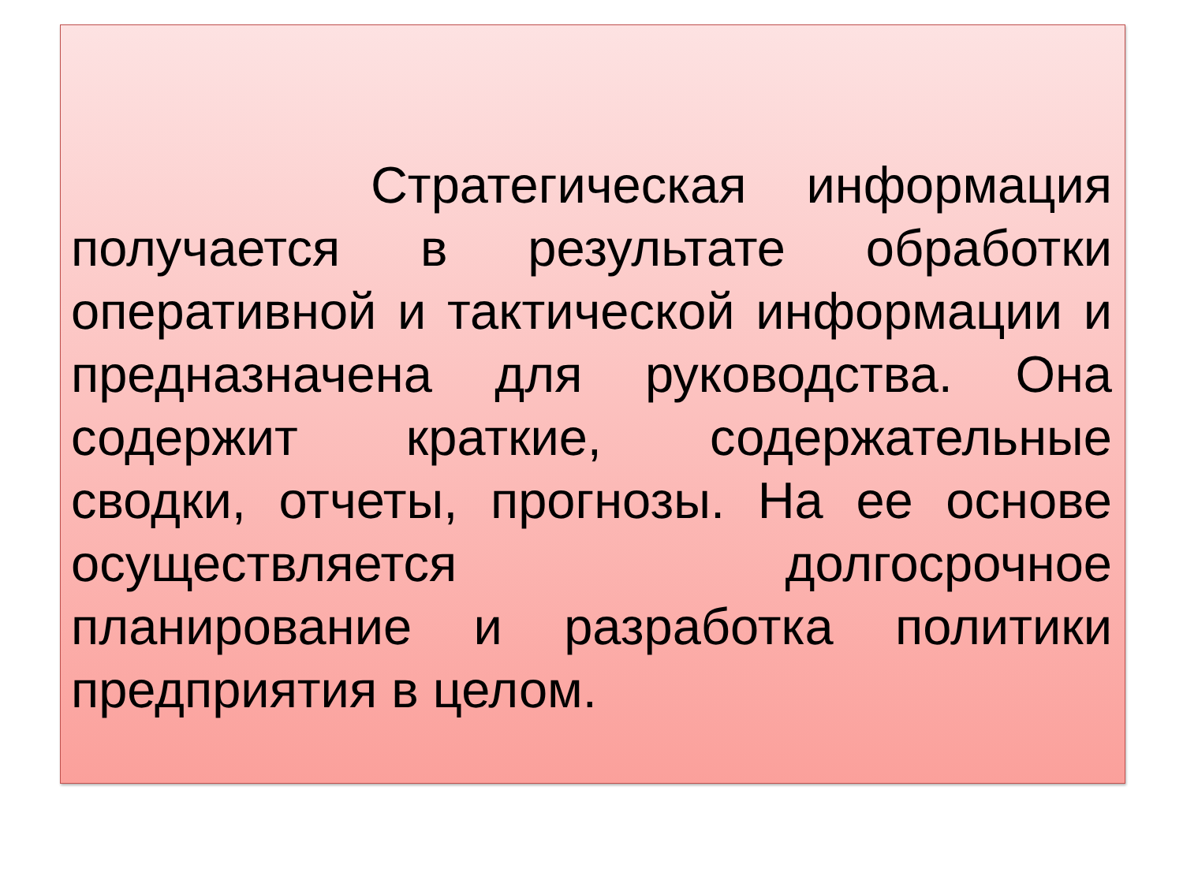Стратегическая информация получается в результате обработки оперативной и тактической информации и предназначена для руководства. Она содержит краткие, содержательные сводки, отчеты, прогнозы. На ее основе осуществляется долгосрочное планирование и разработка политики предприятия в целом.